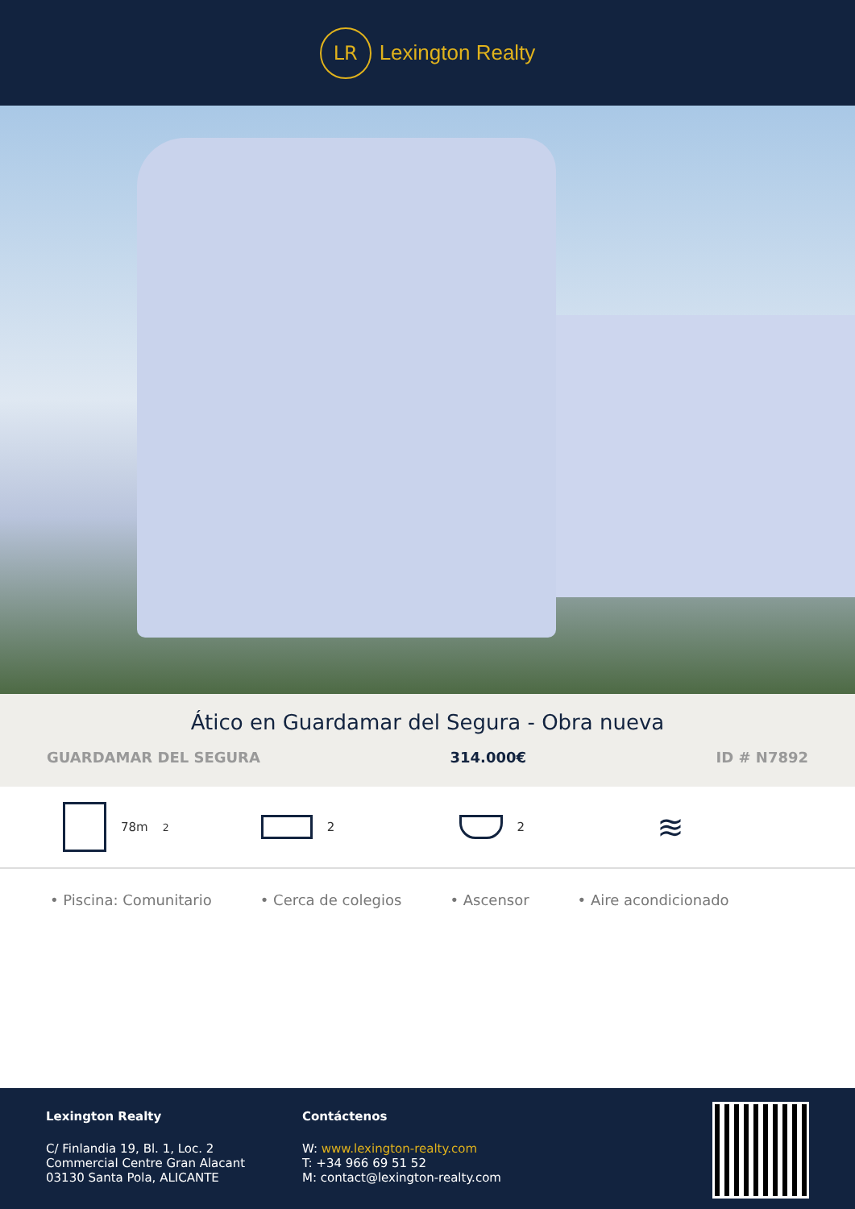LR
Lexington Realty
Ático en Guardamar del Segura - Obra nueva
GUARDAMAR DEL SEGURA 314.000€ ID # N7892
78m<sup>2</sup> 2 2
≋
• Piscina: Comunitario • Cerca de colegios • Ascensor • Aire acondicionado
Lexington Realty
C/ Finlandia 19, Bl. 1, Loc. 2
Commercial Centre Gran Alacant
03130 Santa Pola, ALICANTE
Contáctenos
W: www.lexington-realty.com
T: +34 966 69 51 52
M: contact@lexington-realty.com